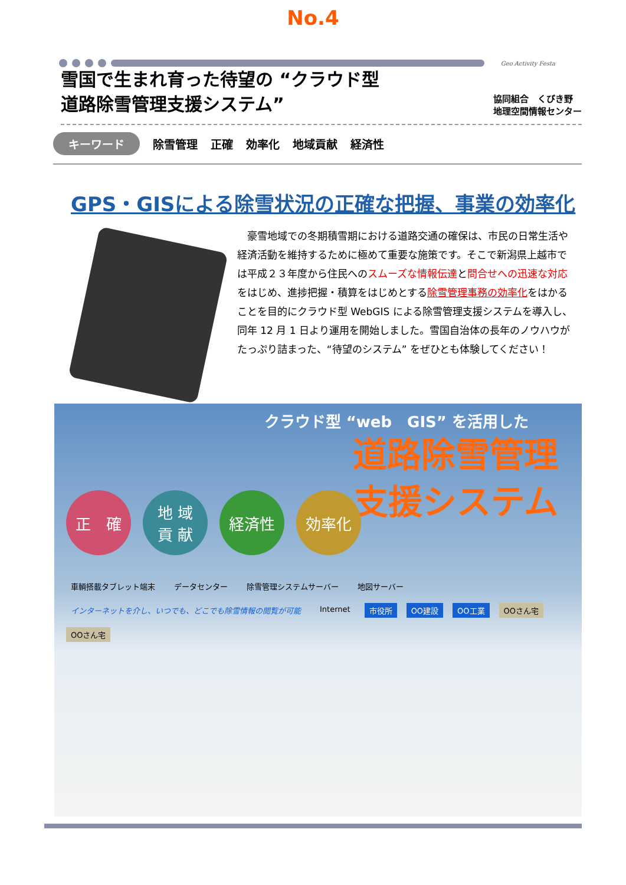No.4
Geo Activity Festa
雪国で生まれ育った待望の “クラウド型
道路除雪管理支援システム”
協同組合　くびき野
地理空間情報センター
キーワード 除雪管理 正確 効率化 地域貢献 経済性
GPS・GISによる除雪状況の正確な把握、事業の効率化
豪雪地域での冬期積雪期における道路交通の確保は、市民の日常生活や経済活動を維持するために極めて重要な施策です。そこで新潟県上越市では平成２３年度から住民へのスムーズな情報伝達と問合せへの迅速な対応をはじめ、進捗把握・積算をはじめとする除雪管理事務の効率化をはかることを目的にクラウド型 WebGIS による除雪管理支援システムを導入し、同年 12 月 1 日より運用を開始しました。雪国自治体の長年のノウハウがたっぷり詰まった、“待望のシステム” をぜひとも体験してください！
クラウド型 “web　GIS” を活用した
道路除雪管理
支援システム
正　確 地 域
貢 献
経済性 効率化
車輌搭載タブレット端末 データセンター 除雪管理システムサーバー 地図サーバー インターネットを介し、いつでも、どこでも除雪情報の閲覧が可能 Internet 市役所 OO建設 OO工業 OOさん宅 OOさん宅